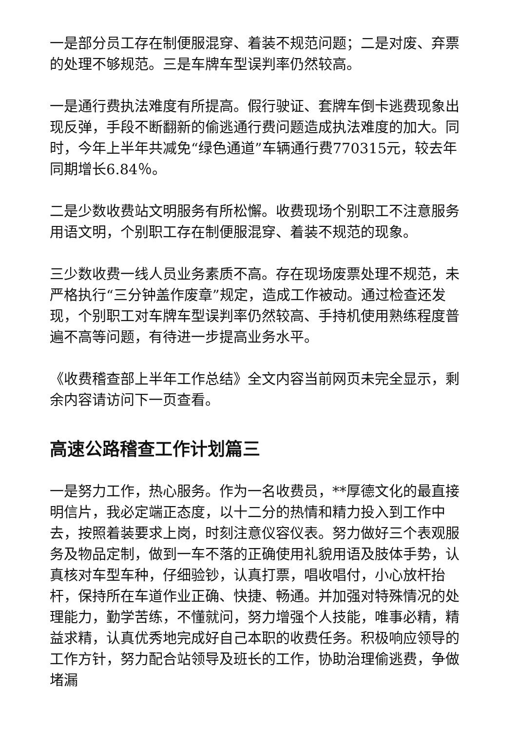一是部分员工存在制便服混穿、着装不规范问题；二是对废、弃票的处理不够规范。三是车牌车型误判率仍然较高。
一是通行费执法难度有所提高。假行驶证、套牌车倒卡逃费现象出现反弹，手段不断翻新的偷逃通行费问题造成执法难度的加大。同时，今年上半年共减免“绿色通道”车辆通行费770315元，较去年同期增长6.84％。
二是少数收费站文明服务有所松懈。收费现场个别职工不注意服务用语文明，个别职工存在制便服混穿、着装不规范的现象。
三少数收费一线人员业务素质不高。存在现场废票处理不规范，未严格执行“三分钟盖作废章”规定，造成工作被动。通过检查还发现，个别职工对车牌车型误判率仍然较高、手持机使用熟练程度普遍不高等问题，有待进一步提高业务水平。
《收费稽查部上半年工作总结》全文内容当前网页未完全显示，剩余内容请访问下一页查看。
高速公路稽查工作计划篇三
一是努力工作，热心服务。作为一名收费员，**厚德文化的最直接明信片，我必定端正态度，以十二分的热情和精力投入到工作中去，按照着装要求上岗，时刻注意仪容仪表。努力做好三个表观服务及物品定制，做到一车不落的正确使用礼貌用语及肢体手势，认真核对车型车种，仔细验钞，认真打票，唱收唱付，小心放杆抬杆，保持所在车道作业正确、快捷、畅通。并加强对特殊情况的处理能力，勤学苦练，不懂就问，努力增强个人技能，唯事必精，精益求精，认真优秀地完成好自己本职的收费任务。积极响应领导的工作方针，努力配合站领导及班长的工作，协助治理偷逃费，争做堵漏